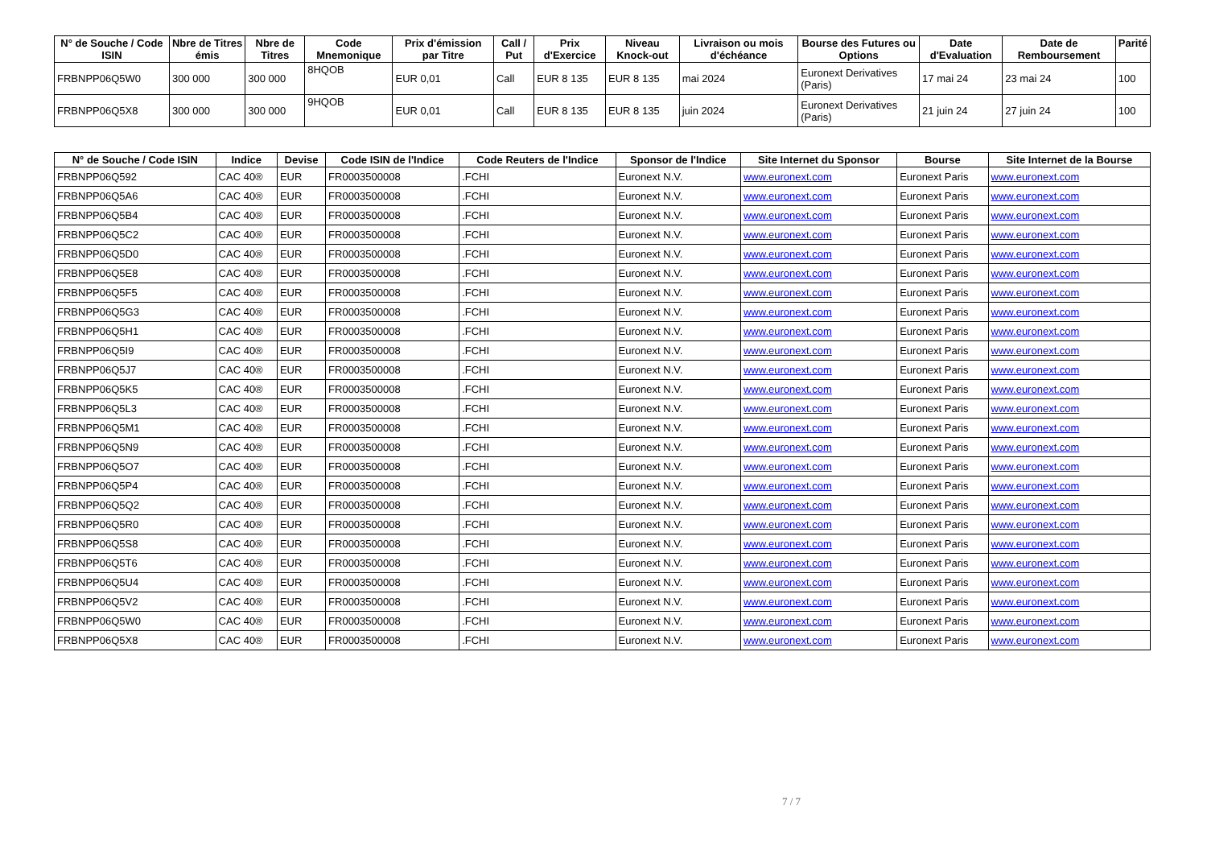| N° de Souche / Code ISIN | Nbre de Titres émis | Nbre de Titres | Code Mnemonique | Prix d'émission par Titre | Call / Put | Prix d'Exercice | Niveau Knock-out | Livraison ou mois d'échéance | Bourse des Futures ou Options | Date d'Evaluation | Date de Remboursement | Parité |
| --- | --- | --- | --- | --- | --- | --- | --- | --- | --- | --- | --- | --- |
| FRBNPP06Q5W0 | 300 000 | 300 000 | 8HQOB | EUR 0,01 | Call | EUR 8 135 | EUR 8 135 | mai 2024 | Euronext Derivatives (Paris) | 17 mai 24 | 23 mai 24 | 100 |
| FRBNPP06Q5X8 | 300 000 | 300 000 | 9HQOB | EUR 0,01 | Call | EUR 8 135 | EUR 8 135 | juin 2024 | Euronext Derivatives (Paris) | 21 juin 24 | 27 juin 24 | 100 |
| N° de Souche / Code ISIN | Indice | Devise | Code ISIN de l'Indice | Code Reuters de l'Indice | Sponsor de l'Indice | Site Internet du Sponsor | Bourse | Site Internet de la Bourse |
| --- | --- | --- | --- | --- | --- | --- | --- | --- |
| FRBNPP06Q592 | CAC 40® | EUR | FR0003500008 | .FCHI | Euronext N.V. | www.euronext.com | Euronext Paris | www.euronext.com |
| FRBNPP06Q5A6 | CAC 40® | EUR | FR0003500008 | .FCHI | Euronext N.V. | www.euronext.com | Euronext Paris | www.euronext.com |
| FRBNPP06Q5B4 | CAC 40® | EUR | FR0003500008 | .FCHI | Euronext N.V. | www.euronext.com | Euronext Paris | www.euronext.com |
| FRBNPP06Q5C2 | CAC 40® | EUR | FR0003500008 | .FCHI | Euronext N.V. | www.euronext.com | Euronext Paris | www.euronext.com |
| FRBNPP06Q5D0 | CAC 40® | EUR | FR0003500008 | .FCHI | Euronext N.V. | www.euronext.com | Euronext Paris | www.euronext.com |
| FRBNPP06Q5E8 | CAC 40® | EUR | FR0003500008 | .FCHI | Euronext N.V. | www.euronext.com | Euronext Paris | www.euronext.com |
| FRBNPP06Q5F5 | CAC 40® | EUR | FR0003500008 | .FCHI | Euronext N.V. | www.euronext.com | Euronext Paris | www.euronext.com |
| FRBNPP06Q5G3 | CAC 40® | EUR | FR0003500008 | .FCHI | Euronext N.V. | www.euronext.com | Euronext Paris | www.euronext.com |
| FRBNPP06Q5H1 | CAC 40® | EUR | FR0003500008 | .FCHI | Euronext N.V. | www.euronext.com | Euronext Paris | www.euronext.com |
| FRBNPP06Q5I9 | CAC 40® | EUR | FR0003500008 | .FCHI | Euronext N.V. | www.euronext.com | Euronext Paris | www.euronext.com |
| FRBNPP06Q5J7 | CAC 40® | EUR | FR0003500008 | .FCHI | Euronext N.V. | www.euronext.com | Euronext Paris | www.euronext.com |
| FRBNPP06Q5K5 | CAC 40® | EUR | FR0003500008 | .FCHI | Euronext N.V. | www.euronext.com | Euronext Paris | www.euronext.com |
| FRBNPP06Q5L3 | CAC 40® | EUR | FR0003500008 | .FCHI | Euronext N.V. | www.euronext.com | Euronext Paris | www.euronext.com |
| FRBNPP06Q5M1 | CAC 40® | EUR | FR0003500008 | .FCHI | Euronext N.V. | www.euronext.com | Euronext Paris | www.euronext.com |
| FRBNPP06Q5N9 | CAC 40® | EUR | FR0003500008 | .FCHI | Euronext N.V. | www.euronext.com | Euronext Paris | www.euronext.com |
| FRBNPP06Q5O7 | CAC 40® | EUR | FR0003500008 | .FCHI | Euronext N.V. | www.euronext.com | Euronext Paris | www.euronext.com |
| FRBNPP06Q5P4 | CAC 40® | EUR | FR0003500008 | .FCHI | Euronext N.V. | www.euronext.com | Euronext Paris | www.euronext.com |
| FRBNPP06Q5Q2 | CAC 40® | EUR | FR0003500008 | .FCHI | Euronext N.V. | www.euronext.com | Euronext Paris | www.euronext.com |
| FRBNPP06Q5R0 | CAC 40® | EUR | FR0003500008 | .FCHI | Euronext N.V. | www.euronext.com | Euronext Paris | www.euronext.com |
| FRBNPP06Q5S8 | CAC 40® | EUR | FR0003500008 | .FCHI | Euronext N.V. | www.euronext.com | Euronext Paris | www.euronext.com |
| FRBNPP06Q5T6 | CAC 40® | EUR | FR0003500008 | .FCHI | Euronext N.V. | www.euronext.com | Euronext Paris | www.euronext.com |
| FRBNPP06Q5U4 | CAC 40® | EUR | FR0003500008 | .FCHI | Euronext N.V. | www.euronext.com | Euronext Paris | www.euronext.com |
| FRBNPP06Q5V2 | CAC 40® | EUR | FR0003500008 | .FCHI | Euronext N.V. | www.euronext.com | Euronext Paris | www.euronext.com |
| FRBNPP06Q5W0 | CAC 40® | EUR | FR0003500008 | .FCHI | Euronext N.V. | www.euronext.com | Euronext Paris | www.euronext.com |
| FRBNPP06Q5X8 | CAC 40® | EUR | FR0003500008 | .FCHI | Euronext N.V. | www.euronext.com | Euronext Paris | www.euronext.com |
7 / 7